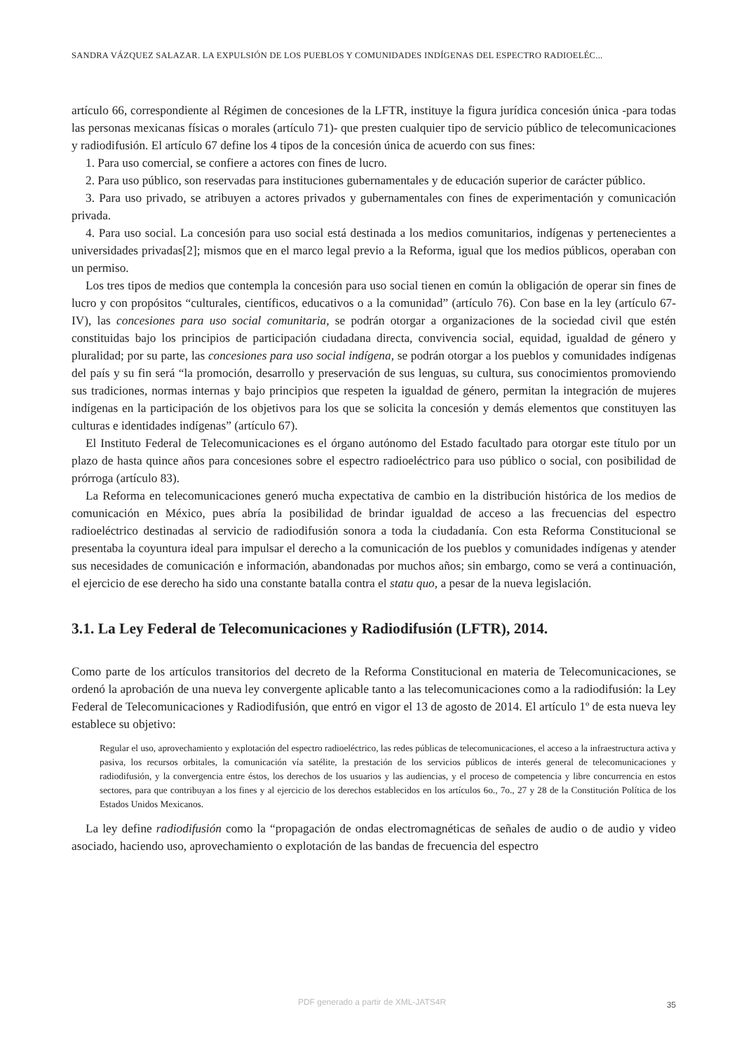SANDRA VÁZQUEZ SALAZAR. LA EXPULSIÓN DE LOS PUEBLOS Y COMUNIDADES INDÍGENAS DEL ESPECTRO RADIOELÉC...
artículo 66, correspondiente al Régimen de concesiones de la LFTR, instituye la figura jurídica concesión única -para todas las personas mexicanas físicas o morales (artículo 71)- que presten cualquier tipo de servicio público de telecomunicaciones y radiodifusión. El artículo 67 define los 4 tipos de la concesión única de acuerdo con sus fines:
1. Para uso comercial, se confiere a actores con fines de lucro.
2. Para uso público, son reservadas para instituciones gubernamentales y de educación superior de carácter público.
3. Para uso privado, se atribuyen a actores privados y gubernamentales con fines de experimentación y comunicación privada.
4. Para uso social. La concesión para uso social está destinada a los medios comunitarios, indígenas y pertenecientes a universidades privadas[2]; mismos que en el marco legal previo a la Reforma, igual que los medios públicos, operaban con un permiso.
Los tres tipos de medios que contempla la concesión para uso social tienen en común la obligación de operar sin fines de lucro y con propósitos “culturales, científicos, educativos o a la comunidad” (artículo 76). Con base en la ley (artículo 67-IV), las concesiones para uso social comunitaria, se podrán otorgar a organizaciones de la sociedad civil que estén constituidas bajo los principios de participación ciudadana directa, convivencia social, equidad, igualdad de género y pluralidad; por su parte, las concesiones para uso social indígena, se podrán otorgar a los pueblos y comunidades indígenas del país y su fin será “la promoción, desarrollo y preservación de sus lenguas, su cultura, sus conocimientos promoviendo sus tradiciones, normas internas y bajo principios que respeten la igualdad de género, permitan la integración de mujeres indígenas en la participación de los objetivos para los que se solicita la concesión y demás elementos que constituyen las culturas e identidades indígenas” (artículo 67).
El Instituto Federal de Telecomunicaciones es el órgano autónomo del Estado facultado para otorgar este título por un plazo de hasta quince años para concesiones sobre el espectro radioeléctrico para uso público o social, con posibilidad de prórroga (artículo 83).
La Reforma en telecomunicaciones generó mucha expectativa de cambio en la distribución histórica de los medios de comunicación en México, pues abría la posibilidad de brindar igualdad de acceso a las frecuencias del espectro radioeléctrico destinadas al servicio de radiodifusión sonora a toda la ciudadanía. Con esta Reforma Constitucional se presentaba la coyuntura ideal para impulsar el derecho a la comunicación de los pueblos y comunidades indígenas y atender sus necesidades de comunicación e información, abandonadas por muchos años; sin embargo, como se verá a continuación, el ejercicio de ese derecho ha sido una constante batalla contra el statu quo, a pesar de la nueva legislación.
3.1. La Ley Federal de Telecomunicaciones y Radiodifusión (LFTR), 2014.
Como parte de los artículos transitorios del decreto de la Reforma Constitucional en materia de Telecomunicaciones, se ordenó la aprobación de una nueva ley convergente aplicable tanto a las telecomunicaciones como a la radiodifusión: la Ley Federal de Telecomunicaciones y Radiodifusión, que entró en vigor el 13 de agosto de 2014. El artículo 1º de esta nueva ley establece su objetivo:
Regular el uso, aprovechamiento y explotación del espectro radioeléctrico, las redes públicas de telecomunicaciones, el acceso a la infraestructura activa y pasiva, los recursos orbitales, la comunicación vía satélite, la prestación de los servicios públicos de interés general de telecomunicaciones y radiodifusión, y la convergencia entre éstos, los derechos de los usuarios y las audiencias, y el proceso de competencia y libre concurrencia en estos sectores, para que contribuyan a los fines y al ejercicio de los derechos establecidos en los artículos 6o., 7o., 27 y 28 de la Constitución Política de los Estados Unidos Mexicanos.
La ley define radiodifusión como la “propagación de ondas electromagnéticas de señales de audio o de audio y video asociado, haciendo uso, aprovechamiento o explotación de las bandas de frecuencia del espectro
PDF generado a partir de XML-JATS4R 35